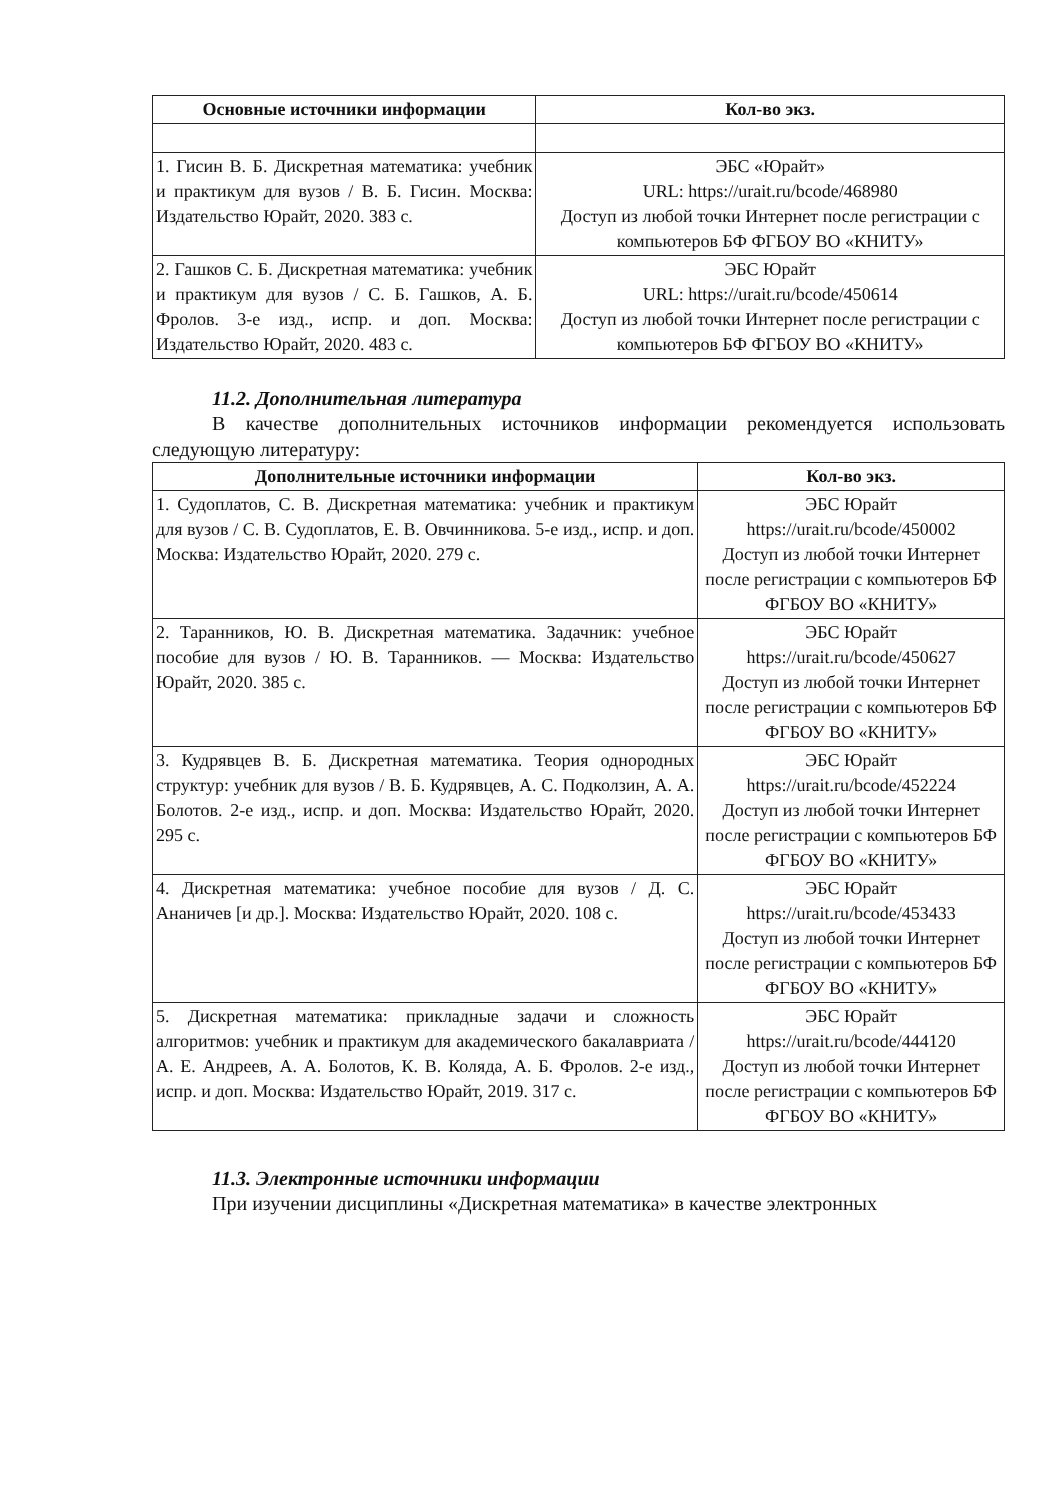| Основные источники информации | Кол-во экз. |
| --- | --- |
| 1. Гисин В. Б. Дискретная математика: учебник и практикум для вузов / В. Б. Гисин. Москва: Издательство Юрайт, 2020. 383 с. | ЭБС «Юрайт» URL: https://urait.ru/bcode/468980 Доступ из любой точки Интернет после регистрации с компьютеров БФ ФГБОУ ВО «КНИТУ» |
| 2. Гашков С. Б. Дискретная математика: учебник и практикум для вузов / С. Б. Гашков, А. Б. Фролов. 3-е изд., испр. и доп. Москва: Издательство Юрайт, 2020. 483 с. | ЭБС Юрайт URL: https://urait.ru/bcode/450614 Доступ из любой точки Интернет после регистрации с компьютеров БФ ФГБОУ ВО «КНИТУ» |
11.2. Дополнительная литература
В качестве дополнительных источников информации рекомендуется использовать следующую литературу:
| Дополнительные источники информации | Кол-во экз. |
| --- | --- |
| 1. Судоплатов, С. В. Дискретная математика: учебник и практикум для вузов / С. В. Судоплатов, Е. В. Овчинникова. 5-е изд., испр. и доп. Москва: Издательство Юрайт, 2020. 279 с. | ЭБС Юрайт https://urait.ru/bcode/450002 Доступ из любой точки Интернет после регистрации с компьютеров БФ ФГБОУ ВО «КНИТУ» |
| 2. Таранников, Ю. В. Дискретная математика. Задачник: учебное пособие для вузов / Ю. В. Таранников. — Москва: Издательство Юрайт, 2020. 385 с. | ЭБС Юрайт https://urait.ru/bcode/450627 Доступ из любой точки Интернет после регистрации с компьютеров БФ ФГБОУ ВО «КНИТУ» |
| 3. Кудрявцев В. Б. Дискретная математика. Теория однородных структур: учебник для вузов / В. Б. Кудрявцев, А. С. Подколзин, А. А. Болотов. 2-е изд., испр. и доп. Москва: Издательство Юрайт, 2020. 295 с. | ЭБС Юрайт https://urait.ru/bcode/452224 Доступ из любой точки Интернет после регистрации с компьютеров БФ ФГБОУ ВО «КНИТУ» |
| 4. Дискретная математика: учебное пособие для вузов / Д. С. Ананичев [и др.]. Москва: Издательство Юрайт, 2020. 108 с. | ЭБС Юрайт https://urait.ru/bcode/453433 Доступ из любой точки Интернет после регистрации с компьютеров БФ ФГБОУ ВО «КНИТУ» |
| 5. Дискретная математика: прикладные задачи и сложность алгоритмов: учебник и практикум для академического бакалавриата / А. Е. Андреев, А. А. Болотов, К. В. Коляда, А. Б. Фролов. 2-е изд., испр. и доп. Москва: Издательство Юрайт, 2019. 317 с. | ЭБС Юрайт https://urait.ru/bcode/444120 Доступ из любой точки Интернет после регистрации с компьютеров БФ ФГБОУ ВО «КНИТУ» |
11.3. Электронные источники информации
При изучении дисциплины «Дискретная математика» в качестве электронных